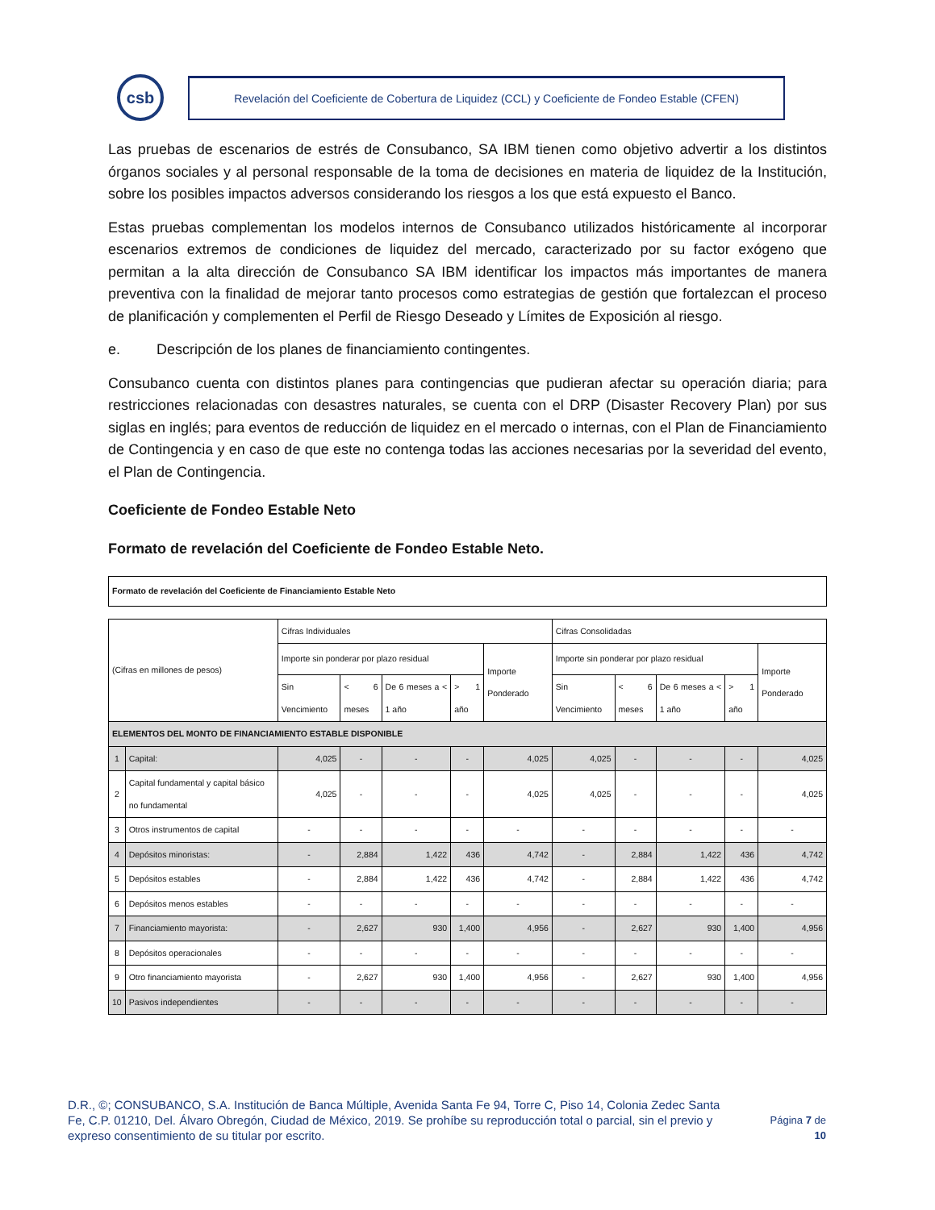csb
Revelación del Coeficiente de Cobertura de Liquidez (CCL) y Coeficiente de Fondeo Estable (CFEN)
Las pruebas de escenarios de estrés de Consubanco, SA IBM tienen como objetivo advertir a los distintos órganos sociales y al personal responsable de la toma de decisiones en materia de liquidez de la Institución, sobre los posibles impactos adversos considerando los riesgos a los que está expuesto el Banco.
Estas pruebas complementan los modelos internos de Consubanco utilizados históricamente al incorporar escenarios extremos de condiciones de liquidez del mercado, caracterizado por su factor exógeno que permitan a la alta dirección de Consubanco SA IBM identificar los impactos más importantes de manera preventiva con la finalidad de mejorar tanto procesos como estrategias de gestión que fortalezcan el proceso de planificación y complementen el Perfil de Riesgo Deseado y Límites de Exposición al riesgo.
e. Descripción de los planes de financiamiento contingentes.
Consubanco cuenta con distintos planes para contingencias que pudieran afectar su operación diaria; para restricciones relacionadas con desastres naturales, se cuenta con el DRP (Disaster Recovery Plan) por sus siglas en inglés; para eventos de reducción de liquidez en el mercado o internas, con el Plan de Financiamiento de Contingencia y en caso de que este no contenga todas las acciones necesarias por la severidad del evento, el Plan de Contingencia.
Coeficiente de Fondeo Estable Neto
Formato de revelación del Coeficiente de Fondeo Estable Neto.
| Formato de revelación del Coeficiente de Financiamiento Estable Neto |
| --- |
| (Cifras en millones de pesos) | | Cifras Individuales | | | | | Cifras Consolidadas | | | | |
| --- | --- | --- | --- | --- | --- | --- | --- | --- | --- | --- | --- |
| | | Importe sin ponderar por plazo residual | | | | Importe Ponderado | Importe sin ponderar por plazo residual | | | | Importe Ponderado |
| | | Sin Vencimiento | < 6 meses | De 6 meses a < 1 año | > 1 año | | Sin Vencimiento | < 6 meses | De 6 meses a < 1 año | > 1 año | |
| ELEMENTOS DEL MONTO DE FINANCIAMIENTO ESTABLE DISPONIBLE | | | | | | | | | | | |
| 1 | Capital: | 4,025 | - | - | - | 4,025 | 4,025 | - | - | - | 4,025 |
| 2 | Capital fundamental y capital básico no fundamental | 4,025 | - | - | - | 4,025 | 4,025 | - | - | - | 4,025 |
| 3 | Otros instrumentos de capital | - | - | - | - | - | - | - | - | - | - |
| 4 | Depósitos minoristas: | - | 2,884 | 1,422 | 436 | 4,742 | - | 2,884 | 1,422 | 436 | 4,742 |
| 5 | Depósitos estables | - | 2,884 | 1,422 | 436 | 4,742 | - | 2,884 | 1,422 | 436 | 4,742 |
| 6 | Depósitos menos estables | - | - | - | - | - | - | - | - | - | - |
| 7 | Financiamiento mayorista: | - | 2,627 | 930 | 1,400 | 4,956 | - | 2,627 | 930 | 1,400 | 4,956 |
| 8 | Depósitos operacionales | - | - | - | - | - | - | - | - | - | - |
| 9 | Otro financiamiento mayorista | - | 2,627 | 930 | 1,400 | 4,956 | - | 2,627 | 930 | 1,400 | 4,956 |
| 10 | Pasivos independientes | - | - | - | - | - | - | - | - | - | - |
D.R., ©; CONSUBANCO, S.A. Institución de Banca Múltiple, Avenida Santa Fe 94, Torre C, Piso 14, Colonia Zedec Santa Fe, C.P. 01210, Del. Álvaro Obregón, Ciudad de México, 2019. Se prohíbe su reproducción total o parcial, sin el previo y expreso consentimiento de su titular por escrito.
Página 7 de
10